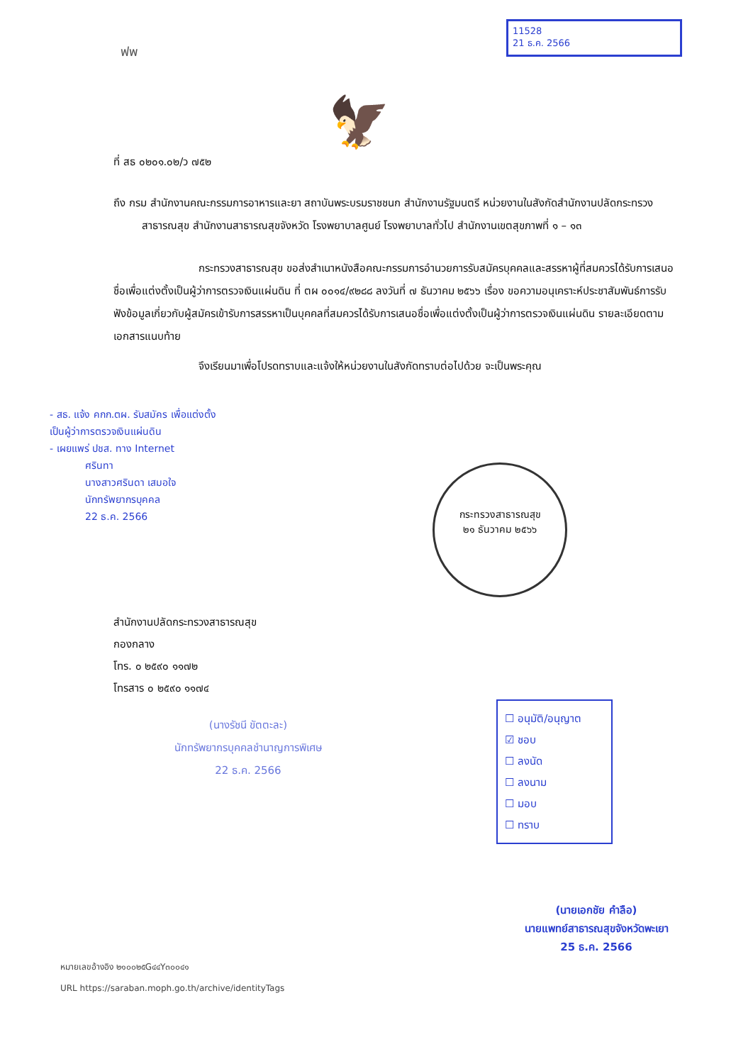ฟพ
ที่ สธ ๐๒๐๑.๐๒/ว ๗๕๒
🦅
11528
21 ธ.ค. 2566
ถึง กรม สำนักงานคณะกรรมการอาหารและยา สถาบันพระบรมราชชนก สำนักงานรัฐมนตรี หน่วยงานในสังกัดสำนักงานปลัดกระทรวงสาธารณสุข สำนักงานสาธารณสุขจังหวัด โรงพยาบาลศูนย์ โรงพยาบาลทั่วไป สำนักงานเขตสุขภาพที่ ๑ – ๑๓
กระทรวงสาธารณสุข ขอส่งสำเนาหนังสือคณะกรรมการอำนวยการรับสมัครบุคคลและสรรหาผู้ที่สมควรได้รับการเสนอชื่อเพื่อแต่งตั้งเป็นผู้ว่าการตรวจเงินแผ่นดิน ที่ ตผ ๐๐๑๔/๙๒๘๘ ลงวันที่ ๗ ธันวาคม ๒๕๖๖ เรื่อง ขอความอนุเคราะห์ประชาสัมพันธ์การรับฟังข้อมูลเกี่ยวกับผู้สมัครเข้ารับการสรรหาเป็นบุคคลที่สมควรได้รับการเสนอชื่อเพื่อแต่งตั้งเป็นผู้ว่าการตรวจเงินแผ่นดิน รายละเอียดตามเอกสารแนบท้าย
จึงเรียนมาเพื่อโปรดทราบและแจ้งให้หน่วยงานในสังกัดทราบต่อไปด้วย จะเป็นพระคุณ
- สธ. แจ้ง คกก.ตผ. รับสมัคร เพื่อแต่งตั้ง
เป็นผู้ว่าการตรวจเงินแผ่นดิน
- เผยแพร่ ปชส. ทาง Internet
ศรินทา
นางสาวศรินดา เสมอใจ
นักทรัพยากรบุคคล
22 ธ.ค. 2566
กระทรวงสาธารณสุข
๒๑ ธันวาคม ๒๕๖๖
สำนักงานปลัดกระทรวงสาธารณสุข
กองกลาง
โทร. ๐ ๒๕๙๐ ๑๑๗๒
โทรสาร ๐ ๒๕๙๐ ๑๑๗๔
(นางรัชนี ขัตตะละ)
นักทรัพยากรบุคคลชำนาญการพิเศษ
22 ธ.ค. 2566
☐ อนุมัติ/อนุญาต
☑ ชอบ
☐ ลงนัด
☐ ลงนาม
☐ มอบ
☐ ทราบ
(นายเอกชัย คำลือ)
นายแพทย์สาธารณสุขจังหวัดพะเยา
25 ธ.ค. 2566
หมายเลขอ้างอิง ๒๑๐๐๒๕G๔๔Y๓๐๐๔๑
URL https://saraban.moph.go.th/archive/identityTags